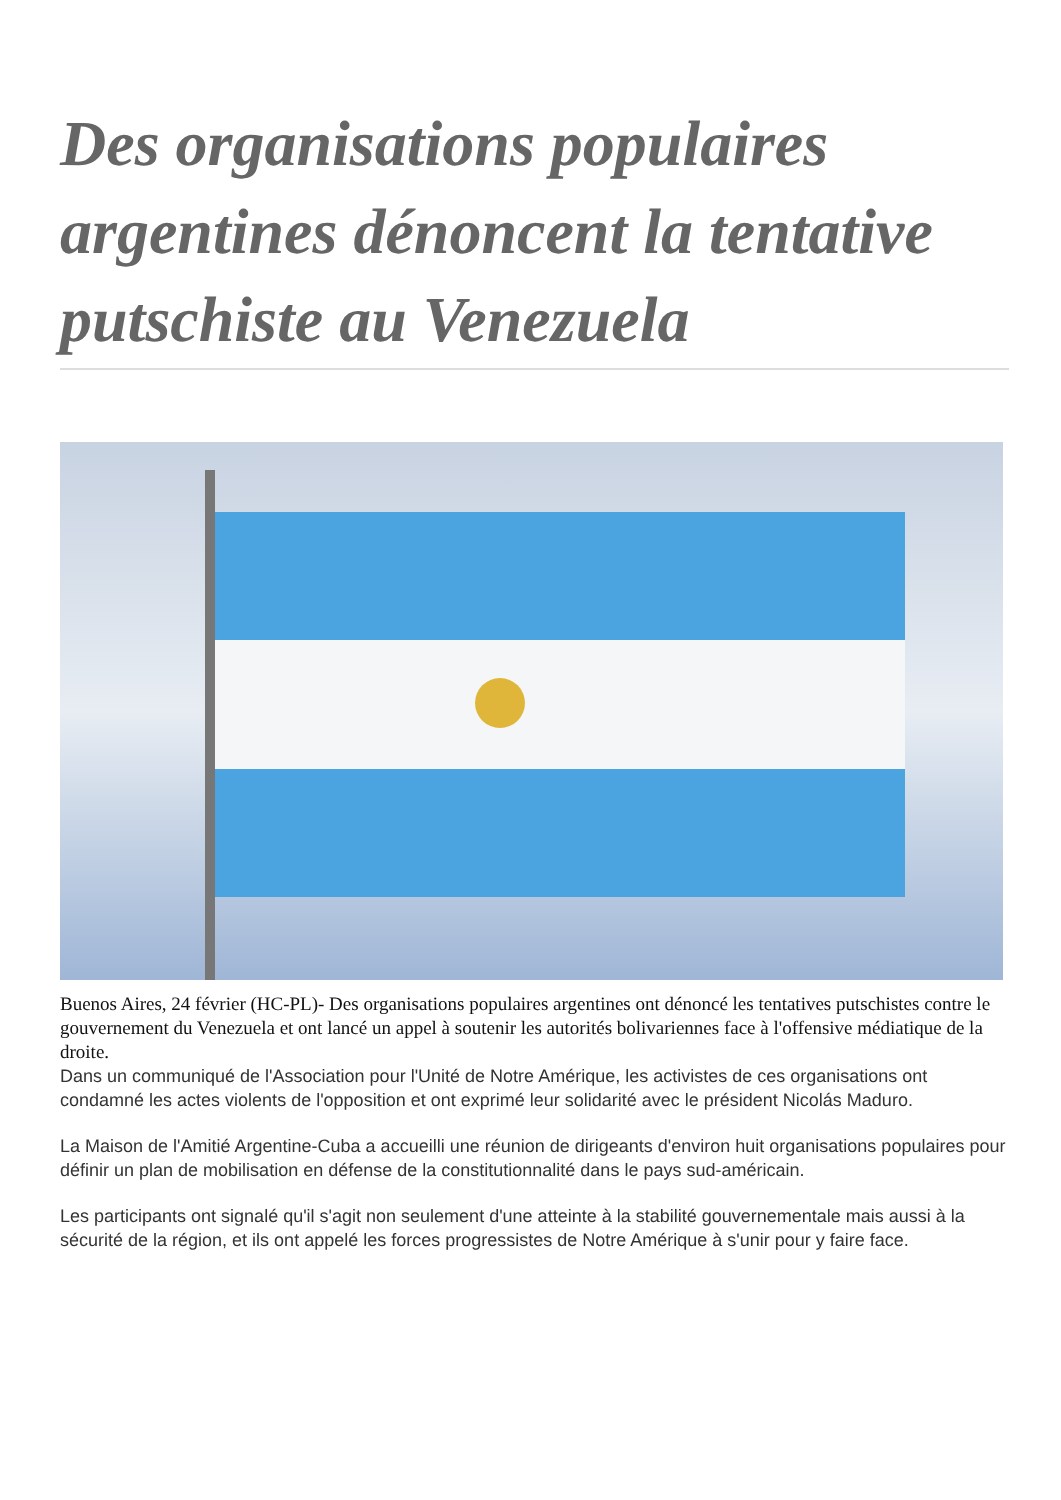Des organisations populaires argentines dénoncent la tentative putschiste au Venezuela
Buenos Aires, 24 février (HC-PL)- Des organisations populaires argentines ont dénoncé les tentatives putschistes contre le gouvernement du Venezuela et ont lancé un appel à soutenir les autorités bolivariennes face à l'offensive médiatique de la droite.
Dans un communiqué de l'Association pour l'Unité de Notre Amérique, les activistes de ces organisations ont condamné les actes violents de l'opposition et ont exprimé leur solidarité avec le président Nicolás Maduro.
La Maison de l'Amitié Argentine-Cuba a accueilli une réunion de dirigeants d'environ huit organisations populaires pour définir un plan de mobilisation en défense de la constitutionnalité dans le pays sud-américain.
Les participants ont signalé qu'il s'agit non seulement d'une atteinte à la stabilité gouvernementale mais aussi à la sécurité de la région, et ils ont appelé les forces progressistes de Notre Amérique à s'unir pour y faire face.